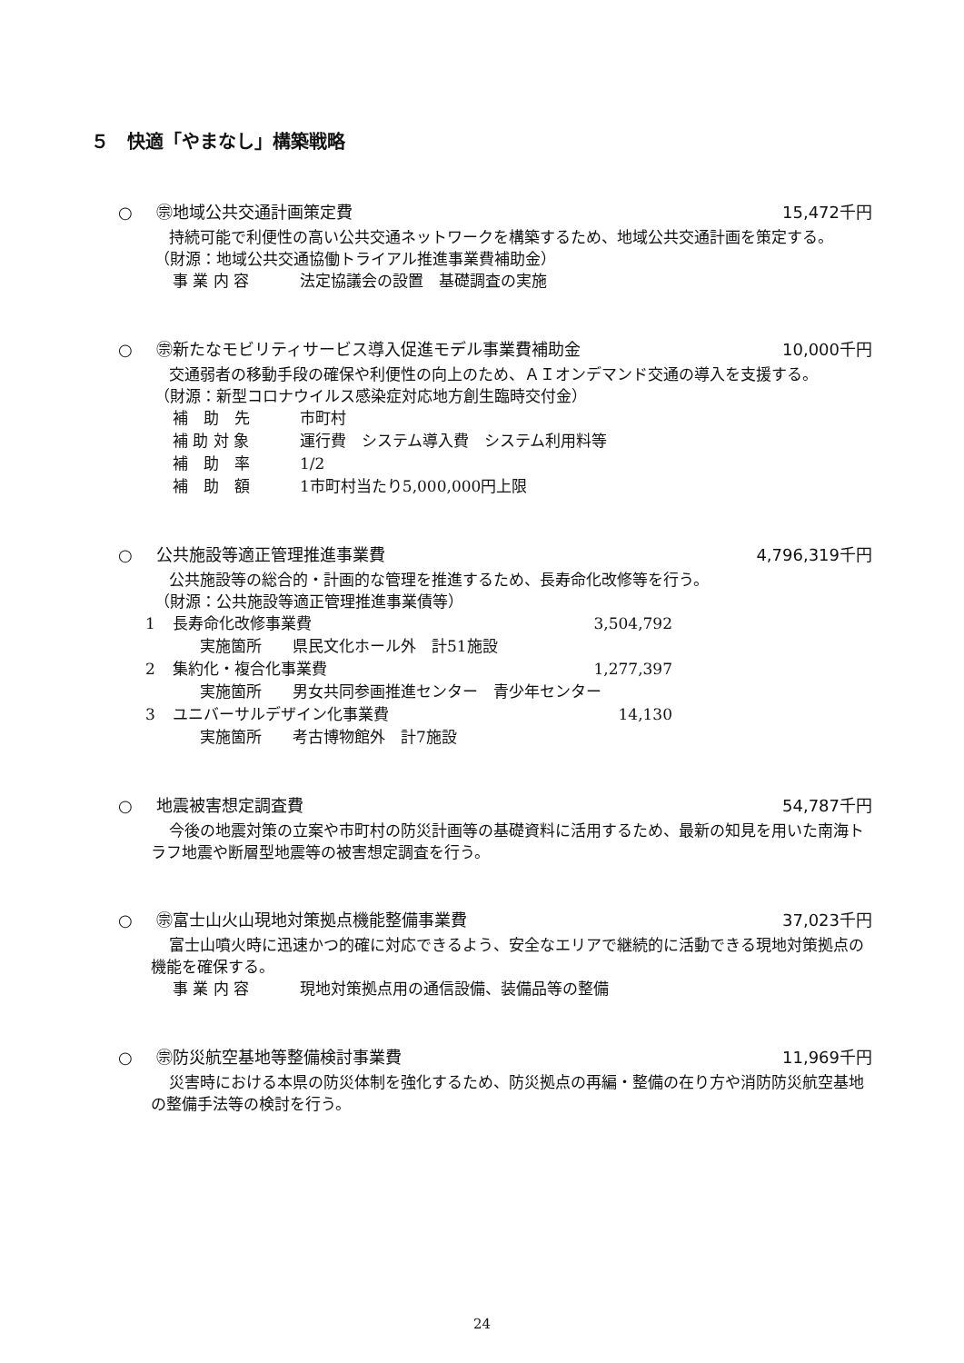５　快適「やまなし」構築戦略
○ ㊪地域公共交通計画策定費 15,472千円
持続可能で利便性の高い公共交通ネットワークを構築するため、地域公共交通計画を策定する。
（財源：地域公共交通協働トライアル推進事業費補助金）
事 業 内 容 法定協議会の設置　基礎調査の実施
○ ㊪新たなモビリティサービス導入促進モデル事業費補助金
10,000千円
交通弱者の移動手段の確保や利便性の向上のため、ＡＩオンデマンド交通の導入を支援する。
（財源：新型コロナウイルス感染症対応地方創生臨時交付金）
補　助　先 市町村
補 助 対 象 運行費　システム導入費　システム利用料等
補　助　率 1/2
補　助　額 1市町村当たり5,000,000円上限
○ 公共施設等適正管理推進事業費 4,796,319千円
公共施設等の総合的・計画的な管理を推進するため、長寿命化改修等を行う。
（財源：公共施設等適正管理推進事業債等）
1 長寿命化改修事業費 3,504,792
実施箇所　　県民文化ホール外　計51施設
2 集約化・複合化事業費 1,277,397
実施箇所　　男女共同参画推進センター　青少年センター
3 ユニバーサルデザイン化事業費 14,130
実施箇所　　考古博物館外　計7施設
○ 地震被害想定調査費 54,787千円
今後の地震対策の立案や市町村の防災計画等の基礎資料に活用するため、最新の知見を用いた南海トラフ地震や断層型地震等の被害想定調査を行う。
○ ㊪富士山火山現地対策拠点機能整備事業費
37,023千円
富士山噴火時に迅速かつ的確に対応できるよう、安全なエリアで継続的に活動できる現地対策拠点の機能を確保する。
事 業 内 容 現地対策拠点用の通信設備、装備品等の整備
○ ㊪防災航空基地等整備検討事業費 11,969千円
災害時における本県の防災体制を強化するため、防災拠点の再編・整備の在り方や消防防災航空基地の整備手法等の検討を行う。
24